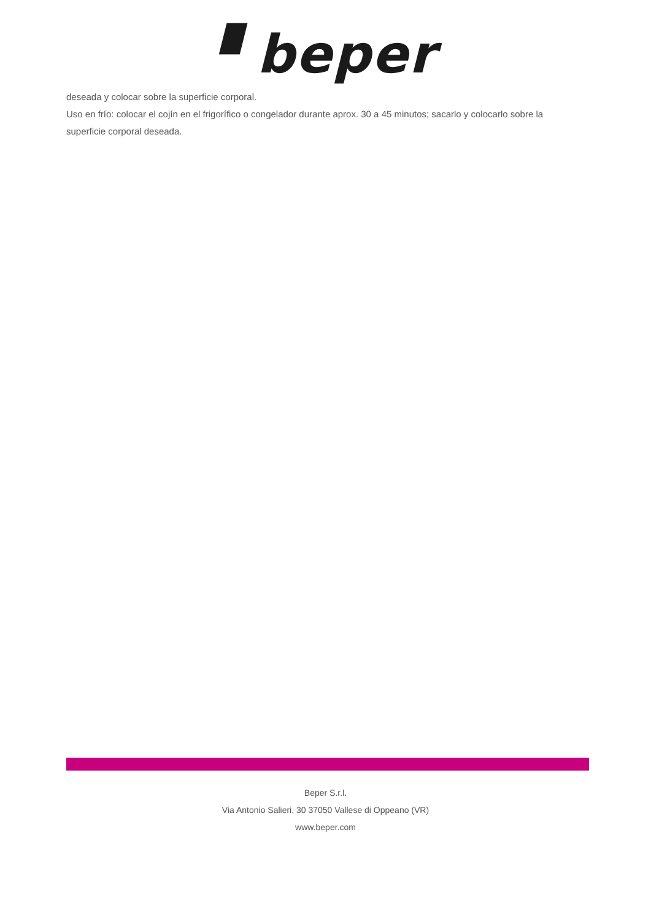▘beper
deseada y colocar sobre la superficie corporal.
Uso en frío: colocar el cojín en el frigorífico o congelador durante aprox. 30 a 45 minutos; sacarlo y colocarlo sobre la superficie corporal deseada.
Beper S.r.l.
Via Antonio Salieri, 30 37050 Vallese di Oppeano (VR)
www.beper.com